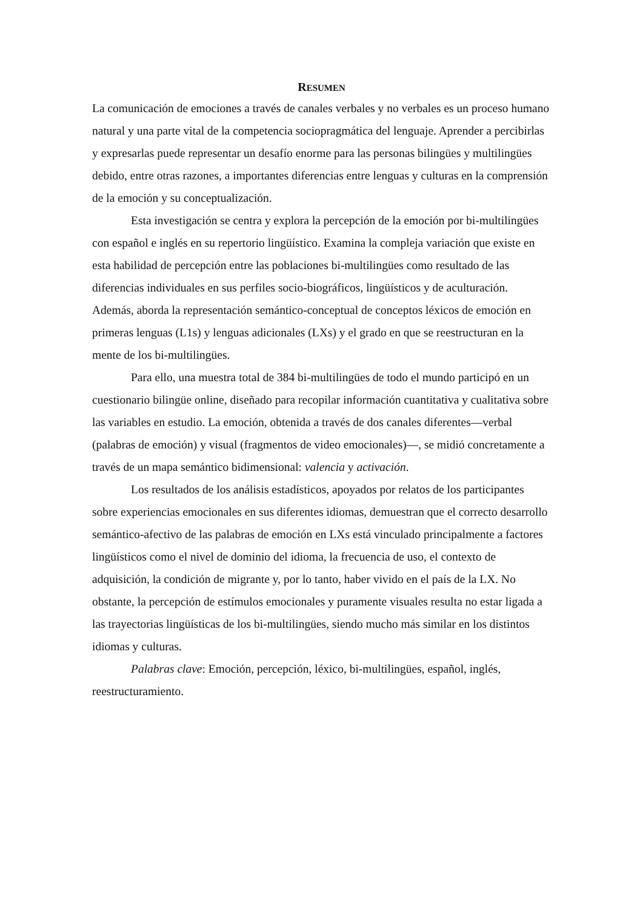RESUMEN
La comunicación de emociones a través de canales verbales y no verbales es un proceso humano natural y una parte vital de la competencia sociopragmática del lenguaje. Aprender a percibirlas y expresarlas puede representar un desafío enorme para las personas bilingües y multilingües debido, entre otras razones, a importantes diferencias entre lenguas y culturas en la comprensión de la emoción y su conceptualización.
Esta investigación se centra y explora la percepción de la emoción por bi-multilingües con español e inglés en su repertorio lingüístico. Examina la compleja variación que existe en esta habilidad de percepción entre las poblaciones bi-multilingües como resultado de las diferencias individuales en sus perfiles socio-biográficos, lingüísticos y de aculturación. Además, aborda la representación semántico-conceptual de conceptos léxicos de emoción en primeras lenguas (L1s) y lenguas adicionales (LXs) y el grado en que se reestructuran en la mente de los bi-multilingües.
Para ello, una muestra total de 384 bi-multilingües de todo el mundo participó en un cuestionario bilingüe online, diseñado para recopilar información cuantitativa y cualitativa sobre las variables en estudio. La emoción, obtenida a través de dos canales diferentes—verbal (palabras de emoción) y visual (fragmentos de video emocionales)—, se midió concretamente a través de un mapa semántico bidimensional: valencia y activación.
Los resultados de los análisis estadísticos, apoyados por relatos de los participantes sobre experiencias emocionales en sus diferentes idiomas, demuestran que el correcto desarrollo semántico-afectivo de las palabras de emoción en LXs está vinculado principalmente a factores lingüísticos como el nivel de dominio del idioma, la frecuencia de uso, el contexto de adquisición, la condición de migrante y, por lo tanto, haber vivido en el país de la LX. No obstante, la percepción de estímulos emocionales y puramente visuales resulta no estar ligada a las trayectorias lingüísticas de los bi-multilingües, siendo mucho más similar en los distintos idiomas y culturas.
Palabras clave: Emoción, percepción, léxico, bi-multilingües, español, inglés, reestructuramiento.